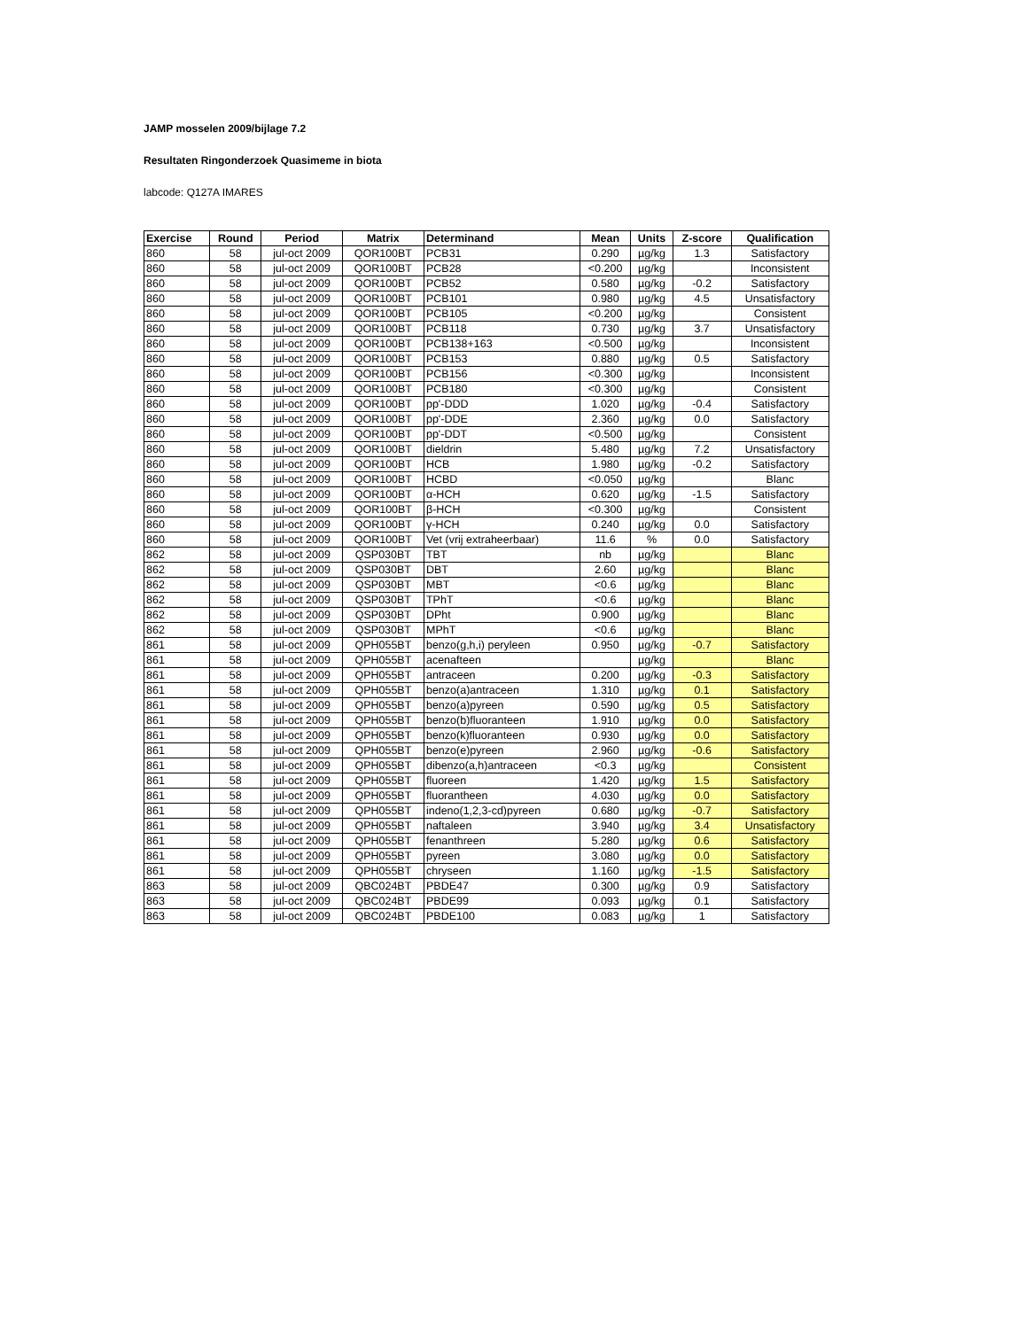JAMP mosselen 2009/bijlage 7.2
Resultaten Ringonderzoek Quasimeme in biota
labcode: Q127A IMARES
| Exercise | Round | Period | Matrix | Determinand | Mean | Units | Z-score | Qualification |
| --- | --- | --- | --- | --- | --- | --- | --- | --- |
| 860 | 58 | jul-oct 2009 | QOR100BT | PCB31 | 0.290 | µg/kg | 1.3 | Satisfactory |
| 860 | 58 | jul-oct 2009 | QOR100BT | PCB28 | <0.200 | µg/kg | | Inconsistent |
| 860 | 58 | jul-oct 2009 | QOR100BT | PCB52 | 0.580 | µg/kg | -0.2 | Satisfactory |
| 860 | 58 | jul-oct 2009 | QOR100BT | PCB101 | 0.980 | µg/kg | 4.5 | Unsatisfactory |
| 860 | 58 | jul-oct 2009 | QOR100BT | PCB105 | <0.200 | µg/kg | | Consistent |
| 860 | 58 | jul-oct 2009 | QOR100BT | PCB118 | 0.730 | µg/kg | 3.7 | Unsatisfactory |
| 860 | 58 | jul-oct 2009 | QOR100BT | PCB138+163 | <0.500 | µg/kg | | Inconsistent |
| 860 | 58 | jul-oct 2009 | QOR100BT | PCB153 | 0.880 | µg/kg | 0.5 | Satisfactory |
| 860 | 58 | jul-oct 2009 | QOR100BT | PCB156 | <0.300 | µg/kg | | Inconsistent |
| 860 | 58 | jul-oct 2009 | QOR100BT | PCB180 | <0.300 | µg/kg | | Consistent |
| 860 | 58 | jul-oct 2009 | QOR100BT | pp'-DDD | 1.020 | µg/kg | -0.4 | Satisfactory |
| 860 | 58 | jul-oct 2009 | QOR100BT | pp'-DDE | 2.360 | µg/kg | 0.0 | Satisfactory |
| 860 | 58 | jul-oct 2009 | QOR100BT | pp'-DDT | <0.500 | µg/kg | | Consistent |
| 860 | 58 | jul-oct 2009 | QOR100BT | dieldrin | 5.480 | µg/kg | 7.2 | Unsatisfactory |
| 860 | 58 | jul-oct 2009 | QOR100BT | HCB | 1.980 | µg/kg | -0.2 | Satisfactory |
| 860 | 58 | jul-oct 2009 | QOR100BT | HCBD | <0.050 | µg/kg | | Blanc |
| 860 | 58 | jul-oct 2009 | QOR100BT | α-HCH | 0.620 | µg/kg | -1.5 | Satisfactory |
| 860 | 58 | jul-oct 2009 | QOR100BT | β-HCH | <0.300 | µg/kg | | Consistent |
| 860 | 58 | jul-oct 2009 | QOR100BT | γ-HCH | 0.240 | µg/kg | 0.0 | Satisfactory |
| 860 | 58 | jul-oct 2009 | QOR100BT | Vet (vrij extraheerbaar) | 11.6 | % | 0.0 | Satisfactory |
| 862 | 58 | jul-oct 2009 | QSP030BT | TBT | nb | µg/kg | | Blanc |
| 862 | 58 | jul-oct 2009 | QSP030BT | DBT | 2.60 | µg/kg | | Blanc |
| 862 | 58 | jul-oct 2009 | QSP030BT | MBT | <0.6 | µg/kg | | Blanc |
| 862 | 58 | jul-oct 2009 | QSP030BT | TPhT | <0.6 | µg/kg | | Blanc |
| 862 | 58 | jul-oct 2009 | QSP030BT | DPht | 0.900 | µg/kg | | Blanc |
| 862 | 58 | jul-oct 2009 | QSP030BT | MPhT | <0.6 | µg/kg | | Blanc |
| 861 | 58 | jul-oct 2009 | QPH055BT | benzo(g,h,i) peryleen | 0.950 | µg/kg | -0.7 | Satisfactory |
| 861 | 58 | jul-oct 2009 | QPH055BT | acenafteen | | µg/kg | | Blanc |
| 861 | 58 | jul-oct 2009 | QPH055BT | antraceen | 0.200 | µg/kg | -0.3 | Satisfactory |
| 861 | 58 | jul-oct 2009 | QPH055BT | benzo(a)antraceen | 1.310 | µg/kg | 0.1 | Satisfactory |
| 861 | 58 | jul-oct 2009 | QPH055BT | benzo(a)pyreen | 0.590 | µg/kg | 0.5 | Satisfactory |
| 861 | 58 | jul-oct 2009 | QPH055BT | benzo(b)fluoranteen | 1.910 | µg/kg | 0.0 | Satisfactory |
| 861 | 58 | jul-oct 2009 | QPH055BT | benzo(k)fluoranteen | 0.930 | µg/kg | 0.0 | Satisfactory |
| 861 | 58 | jul-oct 2009 | QPH055BT | benzo(e)pyreen | 2.960 | µg/kg | -0.6 | Satisfactory |
| 861 | 58 | jul-oct 2009 | QPH055BT | dibenzo(a,h)antraceen | <0.3 | µg/kg | | Consistent |
| 861 | 58 | jul-oct 2009 | QPH055BT | fluoreen | 1.420 | µg/kg | 1.5 | Satisfactory |
| 861 | 58 | jul-oct 2009 | QPH055BT | fluorantheen | 4.030 | µg/kg | 0.0 | Satisfactory |
| 861 | 58 | jul-oct 2009 | QPH055BT | indeno(1,2,3-cd)pyreen | 0.680 | µg/kg | -0.7 | Satisfactory |
| 861 | 58 | jul-oct 2009 | QPH055BT | naftaleen | 3.940 | µg/kg | 3.4 | Unsatisfactory |
| 861 | 58 | jul-oct 2009 | QPH055BT | fenanthreen | 5.280 | µg/kg | 0.6 | Satisfactory |
| 861 | 58 | jul-oct 2009 | QPH055BT | pyreen | 3.080 | µg/kg | 0.0 | Satisfactory |
| 861 | 58 | jul-oct 2009 | QPH055BT | chryseen | 1.160 | µg/kg | -1.5 | Satisfactory |
| 863 | 58 | jul-oct 2009 | QBC024BT | PBDE47 | 0.300 | µg/kg | 0.9 | Satisfactory |
| 863 | 58 | jul-oct 2009 | QBC024BT | PBDE99 | 0.093 | µg/kg | 0.1 | Satisfactory |
| 863 | 58 | jul-oct 2009 | QBC024BT | PBDE100 | 0.083 | µg/kg | 1 | Satisfactory |